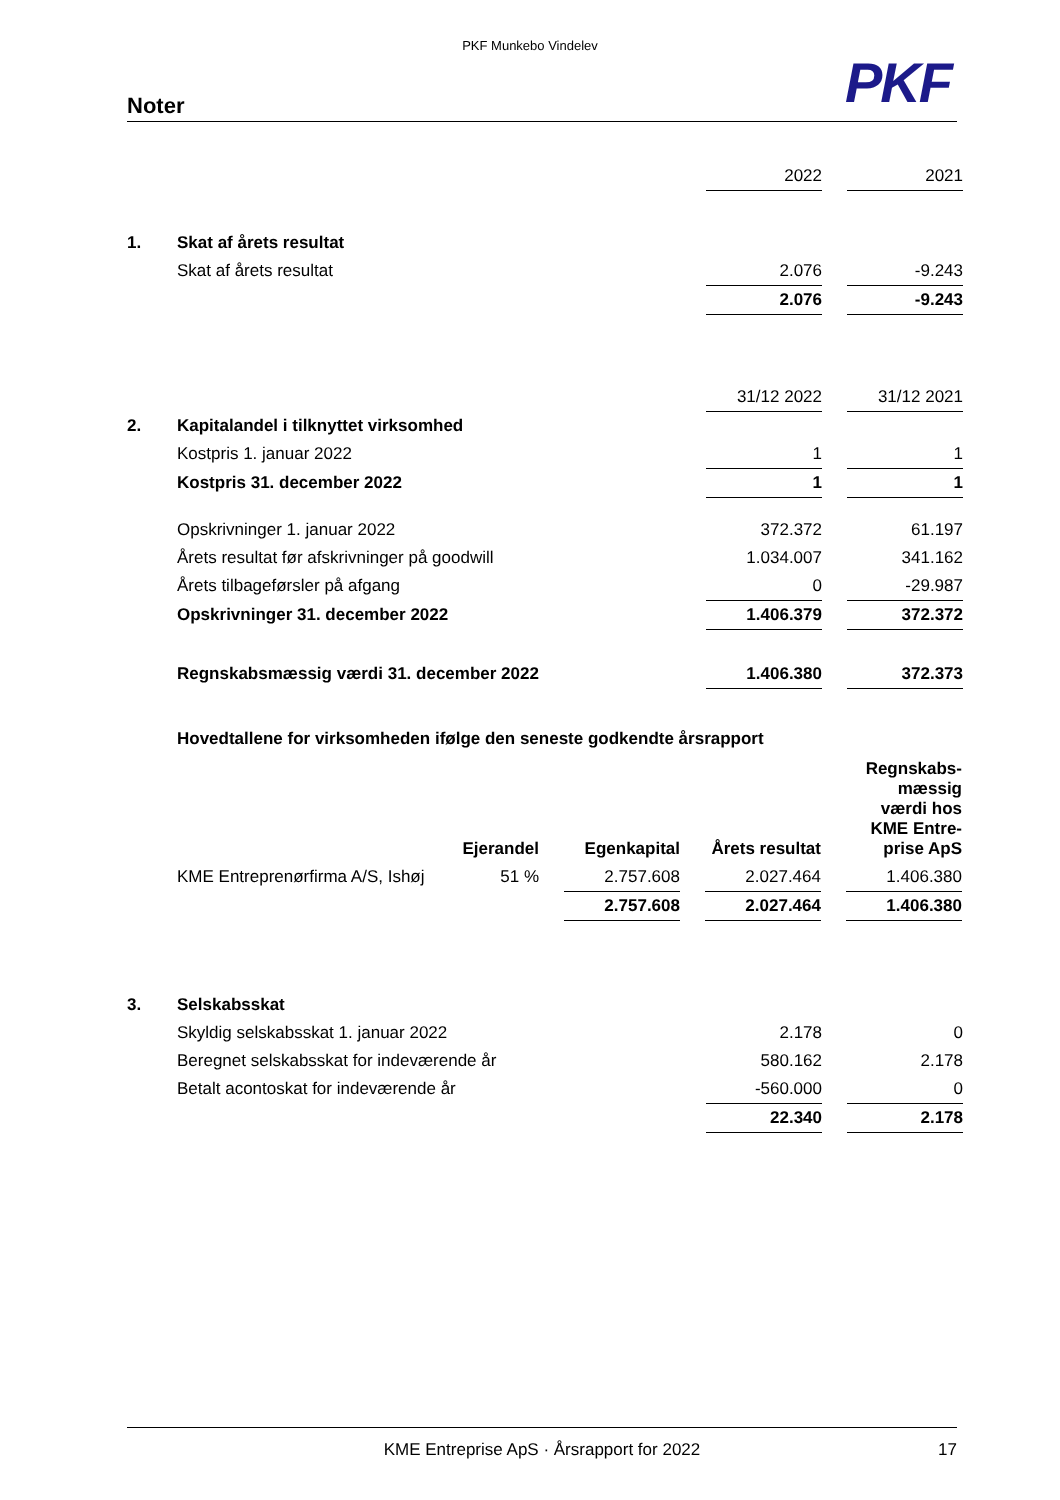PKF Munkebo Vindelev
PKF
Noter
| | | 2022 | | 2021 |
| 1. | Skat af årets resultat | | | |
| | Skat af årets resultat | 2.076 | | -9.243 |
| | | 2.076 | | -9.243 |
| | | 31/12 2022 | | 31/12 2021 |
| 2. | Kapitalandel i tilknyttet virksomhed | | | |
| | Kostpris 1. januar 2022 | 1 | | 1 |
| | Kostpris 31. december 2022 | 1 | | 1 |
| | Opskrivninger 1. januar 2022 | 372.372 | | 61.197 |
| | Årets resultat før afskrivninger på goodwill | 1.034.007 | | 341.162 |
| | Årets tilbageførsler på afgang | 0 | | -29.987 |
| | Opskrivninger 31. december 2022 | 1.406.379 | | 372.372 |
| | Regnskabsmæssig værdi 31. december 2022 | 1.406.380 | | 372.373 |
Hovedtallene for virksomheden ifølge den seneste godkendte årsrapport
| | Ejerandel | | Egenkapital | | Årets resultat | | Regnskabs- mæssig værdi hos KME Entre- prise ApS |
| --- | --- | --- | --- | --- | --- | --- | --- |
| KME Entreprenørfirma A/S, Ishøj | 51 % | | 2.757.608 | | 2.027.464 | | 1.406.380 |
| | | | 2.757.608 | | 2.027.464 | | 1.406.380 |
| 3. | Selskabsskat | | | |
| | Skyldig selskabsskat 1. januar 2022 | 2.178 | | 0 |
| | Beregnet selskabsskat for indeværende år | 580.162 | | 2.178 |
| | Betalt acontoskat for indeværende år | -560.000 | | 0 |
| | | 22.340 | | 2.178 |
KME Entreprise ApS · Årsrapport for 2022 17